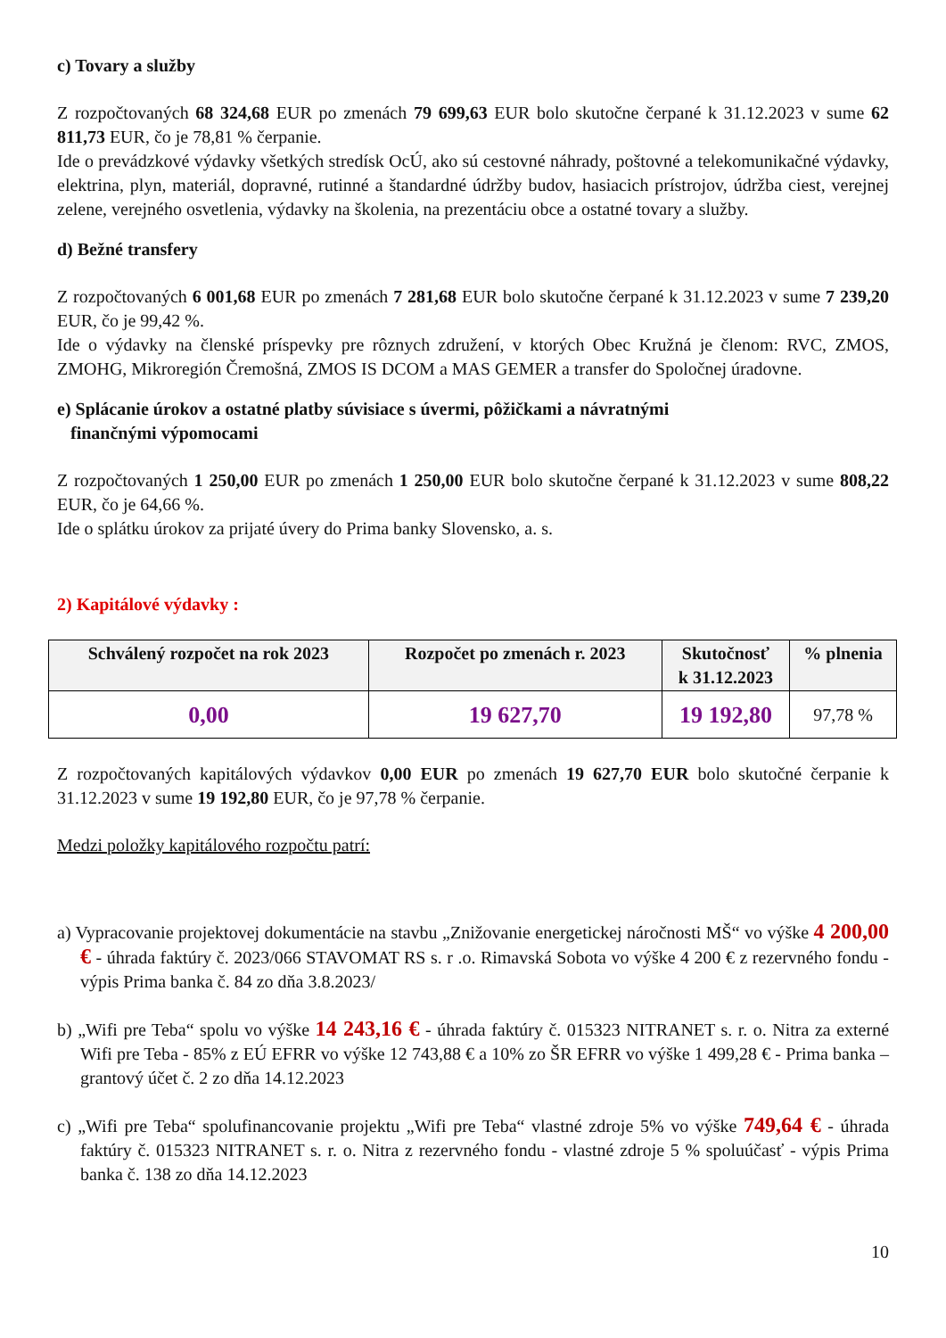c) Tovary a služby
Z rozpočtovaných 68 324,68 EUR po zmenách 79 699,63 EUR bolo skutočne čerpané k 31.12.2023 v sume 62 811,73 EUR, čo je 78,81 % čerpanie.
Ide o prevádzkové výdavky všetkých stredísk OcÚ, ako sú cestovné náhrady, poštovné a telekomunikačné výdavky, elektrina, plyn, materiál, dopravné, rutinné a štandardné údržby budov, hasiacich prístrojov, údržba ciest, verejnej zelene, verejného osvetlenia, výdavky na školenia, na prezentáciu obce a ostatné tovary a služby.
d) Bežné transfery
Z rozpočtovaných 6 001,68 EUR po zmenách 7 281,68 EUR bolo skutočne čerpané k 31.12.2023 v sume 7 239,20 EUR, čo je 99,42 %.
Ide o výdavky na členské príspevky pre rôznych združení, v ktorých Obec Kružná je členom: RVC, ZMOS, ZMOHG, Mikroregión Čremošná, ZMOS IS DCOM a MAS GEMER a transfer do Spoločnej úradovne.
e) Splácanie úrokov a ostatné platby súvisiace s úvermi, pôžičkami a návratnými
finančnými výpomocami
Z rozpočtovaných 1 250,00 EUR po zmenách 1 250,00 EUR bolo skutočne čerpané k 31.12.2023 v sume 808,22 EUR, čo je 64,66 %.
Ide o splátku úrokov za prijaté úvery do Prima banky Slovensko, a. s.
2) Kapitálové výdavky :
| Schválený rozpočet na rok 2023 | Rozpočet po zmenách r. 2023 | Skutočnosť k 31.12.2023 | % plnenia |
| --- | --- | --- | --- |
| 0,00 | 19 627,70 | 19 192,80 | 97,78 % |
Z rozpočtovaných kapitálových výdavkov 0,00 EUR po zmenách 19 627,70 EUR bolo skutočné čerpanie k 31.12.2023 v sume 19 192,80 EUR, čo je 97,78 % čerpanie.
Medzi položky kapitálového rozpočtu patrí:
a) Vypracovanie projektovej dokumentácie na stavbu „Znižovanie energetickej náročnosti MŠ“ vo výške 4 200,00 € - úhrada faktúry č. 2023/066 STAVOMAT RS s. r .o. Rimavská Sobota vo výške 4 200 € z rezervného fondu - výpis Prima banka č. 84 zo dňa 3.8.2023/
b) „Wifi pre Teba“ spolu vo výške 14 243,16 € - úhrada faktúry č. 015323 NITRANET s. r. o. Nitra za externé Wifi pre Teba - 85% z EÚ EFRR vo výške 12 743,88 € a 10% zo ŠR EFRR vo výške 1 499,28 € - Prima banka – grantový účet č. 2 zo dňa 14.12.2023
c) „Wifi pre Teba“ spolufinancovanie projektu „Wifi pre Teba“ vlastné zdroje 5% vo výške 749,64 € - úhrada faktúry č. 015323 NITRANET s. r. o. Nitra z rezervného fondu - vlastné zdroje 5 % spoluúčasť - výpis Prima banka č. 138 zo dňa 14.12.2023
10